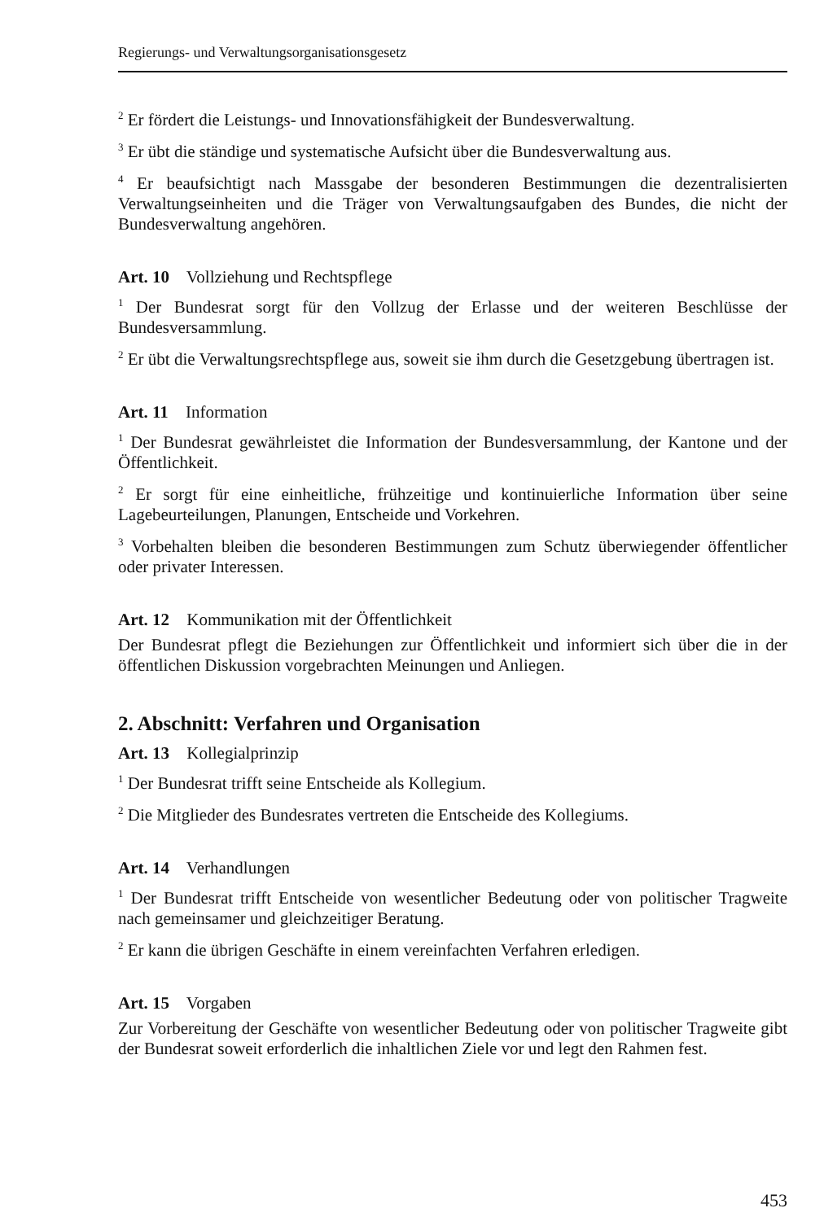Regierungs- und Verwaltungsorganisationsgesetz
<sup>2</sup> Er fördert die Leistungs- und Innovationsfähigkeit der Bundesverwaltung.
<sup>3</sup> Er übt die ständige und systematische Aufsicht über die Bundesverwaltung aus.
<sup>4</sup> Er beaufsichtigt nach Massgabe der besonderen Bestimmungen die dezentralisierten Verwaltungseinheiten und die Träger von Verwaltungsaufgaben des Bundes, die nicht der Bundesverwaltung angehören.
Art. 10 Vollziehung und Rechtspflege
<sup>1</sup> Der Bundesrat sorgt für den Vollzug der Erlasse und der weiteren Beschlüsse der Bundesversammlung.
<sup>2</sup> Er übt die Verwaltungsrechtspflege aus, soweit sie ihm durch die Gesetzgebung übertragen ist.
Art. 11 Information
<sup>1</sup> Der Bundesrat gewährleistet die Information der Bundesversammlung, der Kantone und der Öffentlichkeit.
<sup>2</sup> Er sorgt für eine einheitliche, frühzeitige und kontinuierliche Information über seine Lagebeurteilungen, Planungen, Entscheide und Vorkehren.
<sup>3</sup> Vorbehalten bleiben die besonderen Bestimmungen zum Schutz überwiegender öffentlicher oder privater Interessen.
Art. 12 Kommunikation mit der Öffentlichkeit
Der Bundesrat pflegt die Beziehungen zur Öffentlichkeit und informiert sich über die in der öffentlichen Diskussion vorgebrachten Meinungen und Anliegen.
2. Abschnitt: Verfahren und Organisation
Art. 13 Kollegialprinzip
<sup>1</sup> Der Bundesrat trifft seine Entscheide als Kollegium.
<sup>2</sup> Die Mitglieder des Bundesrates vertreten die Entscheide des Kollegiums.
Art. 14 Verhandlungen
<sup>1</sup> Der Bundesrat trifft Entscheide von wesentlicher Bedeutung oder von politischer Tragweite nach gemeinsamer und gleichzeitiger Beratung.
<sup>2</sup> Er kann die übrigen Geschäfte in einem vereinfachten Verfahren erledigen.
Art. 15 Vorgaben
Zur Vorbereitung der Geschäfte von wesentlicher Bedeutung oder von politischer Tragweite gibt der Bundesrat soweit erforderlich die inhaltlichen Ziele vor und legt den Rahmen fest.
453